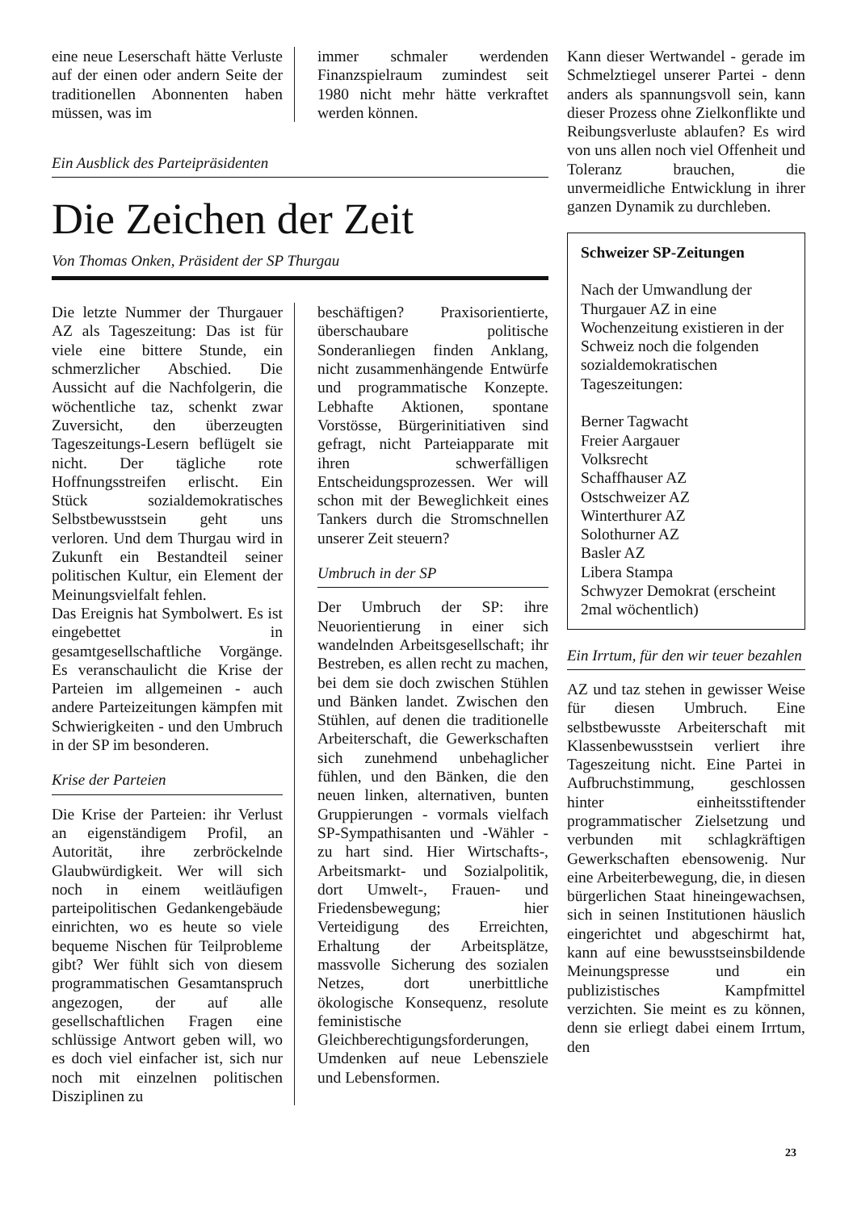eine neue Leserschaft hätte Verluste auf der einen oder andern Seite der traditionellen Abonnenten haben müssen, was im
immer schmaler werdenden Finanzspielraum zumindest seit 1980 nicht mehr hätte verkraftet werden können.
Ein Ausblick des Parteipräsidenten
Die Zeichen der Zeit
Von Thomas Onken, Präsident der SP Thurgau
Die letzte Nummer der Thurgauer AZ als Tageszeitung: Das ist für viele eine bittere Stunde, ein schmerzlicher Abschied. Die Aussicht auf die Nachfolgerin, die wöchentliche taz, schenkt zwar Zuversicht, den überzeugten Tageszeitungs-Lesern beflügelt sie nicht. Der tägliche rote Hoffnungsstreifen erlischt. Ein Stück sozialdemokratisches Selbstbewusstsein geht uns verloren. Und dem Thurgau wird in Zukunft ein Bestandteil seiner politischen Kultur, ein Element der Meinungsvielfalt fehlen.
Das Ereignis hat Symbolwert. Es ist eingebettet in gesamtgesellschaftliche Vorgänge. Es veranschaulicht die Krise der Parteien im allgemeinen - auch andere Parteizeitungen kämpfen mit Schwierigkeiten - und den Umbruch in der SP im besonderen.
Krise der Parteien
Die Krise der Parteien: ihr Verlust an eigenständigem Profil, an Autorität, ihre zerbröckelnde Glaubwürdigkeit. Wer will sich noch in einem weitläufigen parteipolitischen Gedankengebäude einrichten, wo es heute so viele bequeme Nischen für Teilprobleme gibt? Wer fühlt sich von diesem programmatischen Gesamtanspruch angezogen, der auf alle gesellschaftlichen Fragen eine schlüssige Antwort geben will, wo es doch viel einfacher ist, sich nur noch mit einzelnen politischen Disziplinen zu
beschäftigen? Praxisorientierte, überschaubare politische Sonderanliegen finden Anklang, nicht zusammenhängende Entwürfe und programmatische Konzepte. Lebhafte Aktionen, spontane Vorstösse, Bürgerinitiativen sind gefragt, nicht Parteiapparate mit ihren schwerfälligen Entscheidungsprozessen. Wer will schon mit der Beweglichkeit eines Tankers durch die Stromschnellen unserer Zeit steuern?
Umbruch in der SP
Der Umbruch der SP: ihre Neuorientierung in einer sich wandelnden Arbeitsgesellschaft; ihr Bestreben, es allen recht zu machen, bei dem sie doch zwischen Stühlen und Bänken landet. Zwischen den Stühlen, auf denen die traditionelle Arbeiterschaft, die Gewerkschaften sich zunehmend unbehaglicher fühlen, und den Bänken, die den neuen linken, alternativen, bunten Gruppierungen - vormals vielfach SP-Sympathisanten und -Wähler - zu hart sind. Hier Wirtschafts-, Arbeitsmarkt- und Sozialpolitik, dort Umwelt-, Frauen- und Friedensbewegung; hier Verteidigung des Erreichten, Erhaltung der Arbeitsplätze, massvolle Sicherung des sozialen Netzes, dort unerbittliche ökologische Konsequenz, resolute feministische Gleichberechtigungsforderungen, Umdenken auf neue Lebensziele und Lebensformen.
Kann dieser Wertwandel - gerade im Schmelztiegel unserer Partei - denn anders als spannungsvoll sein, kann dieser Prozess ohne Zielkonflikte und Reibungsverluste ablaufen? Es wird von uns allen noch viel Offenheit und Toleranz brauchen, die unvermeidliche Entwicklung in ihrer ganzen Dynamik zu durchleben.
Schweizer SP-Zeitungen
Nach der Umwandlung der Thurgauer AZ in eine Wochenzeitung existieren in der Schweiz noch die folgenden sozialdemokratischen Tageszeitungen:
Berner Tagwacht
Freier Aargauer
Volksrecht
Schaffhauser AZ
Ostschweizer AZ
Winterthurer AZ
Solothurner AZ
Basler AZ
Libera Stampa
Schwyzer Demokrat (erscheint 2mal wöchentlich)
Ein Irrtum, für den wir teuer bezahlen
AZ und taz stehen in gewisser Weise für diesen Umbruch. Eine selbstbewusste Arbeiterschaft mit Klassenbewusstsein verliert ihre Tageszeitung nicht. Eine Partei in Aufbruchstimmung, geschlossen hinter einheitsstiftender programmatischer Zielsetzung und verbunden mit schlagkräftigen Gewerkschaften ebensowenig. Nur eine Arbeiterbewegung, die, in diesen bürgerlichen Staat hineingewachsen, sich in seinen Institutionen häuslich eingerichtet und abgeschirmt hat, kann auf eine bewusstseinsbildende Meinungspresse und ein publizistisches Kampfmittel verzichten. Sie meint es zu können, denn sie erliegt dabei einem Irrtum, den
23